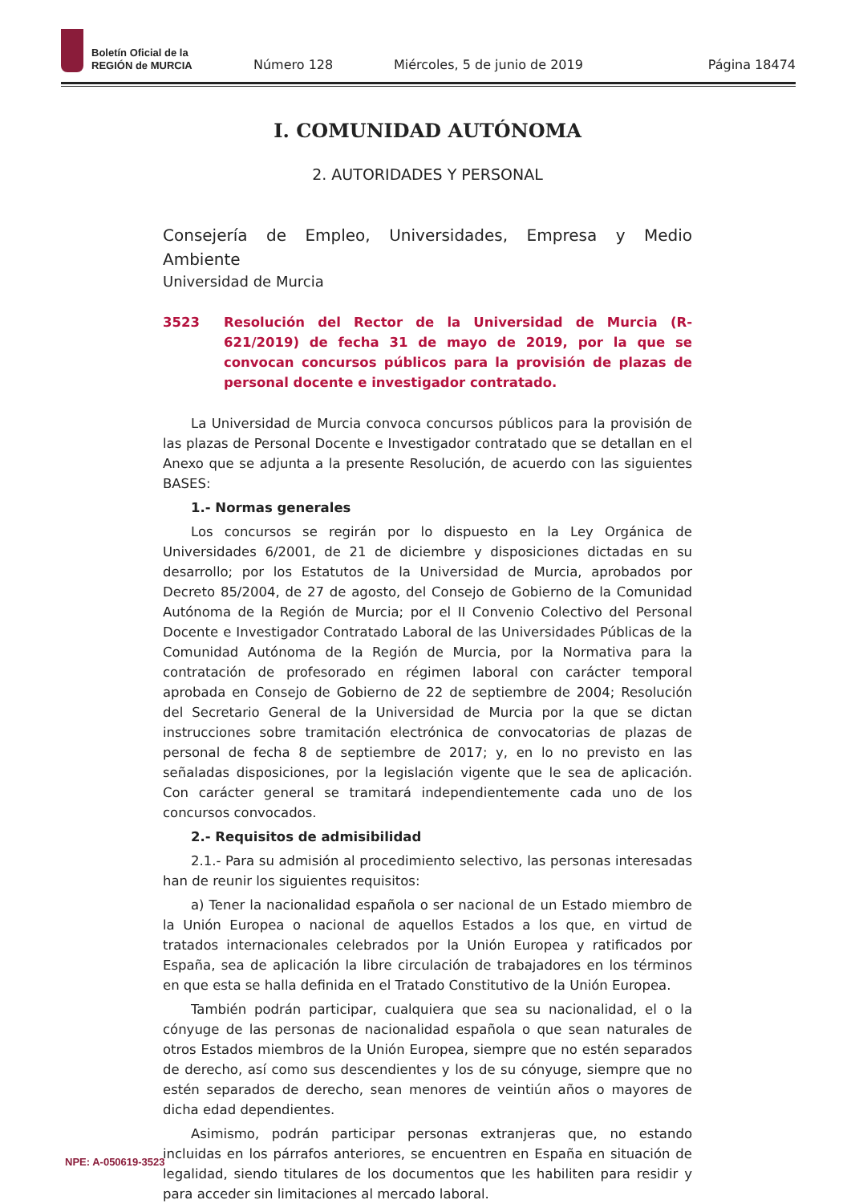Boletín Oficial de la
REGIÓN de MURCIA
Número 128
Miércoles, 5 de junio de 2019
Página 18474
I. COMUNIDAD AUTÓNOMA
2. AUTORIDADES Y PERSONAL
Consejería de Empleo, Universidades, Empresa y Medio Ambiente
Universidad de Murcia
3523 Resolución del Rector de la Universidad de Murcia (R-621/2019) de fecha 31 de mayo de 2019, por la que se convocan concursos públicos para la provisión de plazas de personal docente e investigador contratado.
La Universidad de Murcia convoca concursos públicos para la provisión de las plazas de Personal Docente e Investigador contratado que se detallan en el Anexo que se adjunta a la presente Resolución, de acuerdo con las siguientes BASES:
1.- Normas generales
Los concursos se regirán por lo dispuesto en la Ley Orgánica de Universidades 6/2001, de 21 de diciembre y disposiciones dictadas en su desarrollo; por los Estatutos de la Universidad de Murcia, aprobados por Decreto 85/2004, de 27 de agosto, del Consejo de Gobierno de la Comunidad Autónoma de la Región de Murcia; por el II Convenio Colectivo del Personal Docente e Investigador Contratado Laboral de las Universidades Públicas de la Comunidad Autónoma de la Región de Murcia, por la Normativa para la contratación de profesorado en régimen laboral con carácter temporal aprobada en Consejo de Gobierno de 22 de septiembre de 2004; Resolución del Secretario General de la Universidad de Murcia por la que se dictan instrucciones sobre tramitación electrónica de convocatorias de plazas de personal de fecha 8 de septiembre de 2017; y, en lo no previsto en las señaladas disposiciones, por la legislación vigente que le sea de aplicación. Con carácter general se tramitará independientemente cada uno de los concursos convocados.
2.- Requisitos de admisibilidad
2.1.- Para su admisión al procedimiento selectivo, las personas interesadas han de reunir los siguientes requisitos:
a) Tener la nacionalidad española o ser nacional de un Estado miembro de la Unión Europea o nacional de aquellos Estados a los que, en virtud de tratados internacionales celebrados por la Unión Europea y ratificados por España, sea de aplicación la libre circulación de trabajadores en los términos en que esta se halla definida en el Tratado Constitutivo de la Unión Europea.
También podrán participar, cualquiera que sea su nacionalidad, el o la cónyuge de las personas de nacionalidad española o que sean naturales de otros Estados miembros de la Unión Europea, siempre que no estén separados de derecho, así como sus descendientes y los de su cónyuge, siempre que no estén separados de derecho, sean menores de veintiún años o mayores de dicha edad dependientes.
Asimismo, podrán participar personas extranjeras que, no estando incluidas en los párrafos anteriores, se encuentren en España en situación de legalidad, siendo titulares de los documentos que les habiliten para residir y para acceder sin limitaciones al mercado laboral.
NPE: A-050619-3523